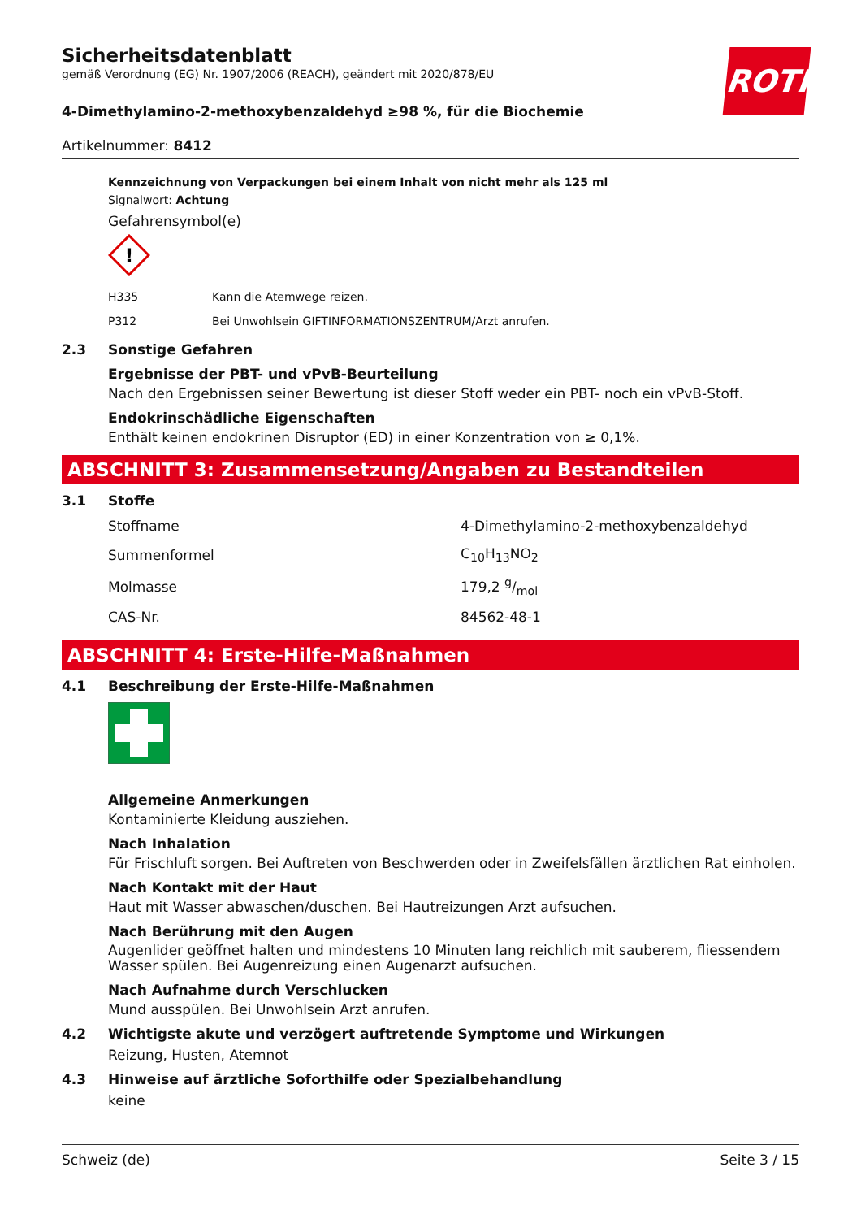ROTH
Sicherheitsdatenblatt
gemäß Verordnung (EG) Nr. 1907/2006 (REACH), geändert mit 2020/878/EU
4-Dimethylamino-2-methoxybenzaldehyd ≥98 %, für die Biochemie
Artikelnummer: 8412
Kennzeichnung von Verpackungen bei einem Inhalt von nicht mehr als 125 ml
Signalwort: Achtung
Gefahrensymbol(e)
!
| H335 | Kann die Atemwege reizen. |
| P312 | Bei Unwohlsein GIFTINFORMATIONSZENTRUM/Arzt anrufen. |
2.3 Sonstige Gefahren
Ergebnisse der PBT- und vPvB-Beurteilung
Nach den Ergebnissen seiner Bewertung ist dieser Stoff weder ein PBT- noch ein vPvB-Stoff.
Endokrinschädliche Eigenschaften
Enthält keinen endokrinen Disruptor (ED) in einer Konzentration von ≥ 0,1%.
ABSCHNITT 3: Zusammensetzung/Angaben zu Bestandteilen
3.1 Stoffe
| Stoffname | 4-Dimethylamino-2-methoxybenzaldehyd |
| Summenformel | C<sub>10</sub>H<sub>13</sub>NO<sub>2</sub> |
| Molmasse | 179,2 g/mol |
| CAS-Nr. | 84562-48-1 |
ABSCHNITT 4: Erste-Hilfe-Maßnahmen
4.1 Beschreibung der Erste-Hilfe-Maßnahmen
Allgemeine Anmerkungen
Kontaminierte Kleidung ausziehen.
Nach Inhalation
Für Frischluft sorgen. Bei Auftreten von Beschwerden oder in Zweifelsfällen ärztlichen Rat einholen.
Nach Kontakt mit der Haut
Haut mit Wasser abwaschen/duschen. Bei Hautreizungen Arzt aufsuchen.
Nach Berührung mit den Augen
Augenlider geöffnet halten und mindestens 10 Minuten lang reichlich mit sauberem, fliessendem Wasser spülen. Bei Augenreizung einen Augenarzt aufsuchen.
Nach Aufnahme durch Verschlucken
Mund ausspülen. Bei Unwohlsein Arzt anrufen.
4.2 Wichtigste akute und verzögert auftretende Symptome und Wirkungen
Reizung, Husten, Atemnot
4.3 Hinweise auf ärztliche Soforthilfe oder Spezialbehandlung
keine
Schweiz (de) Seite 3 / 15